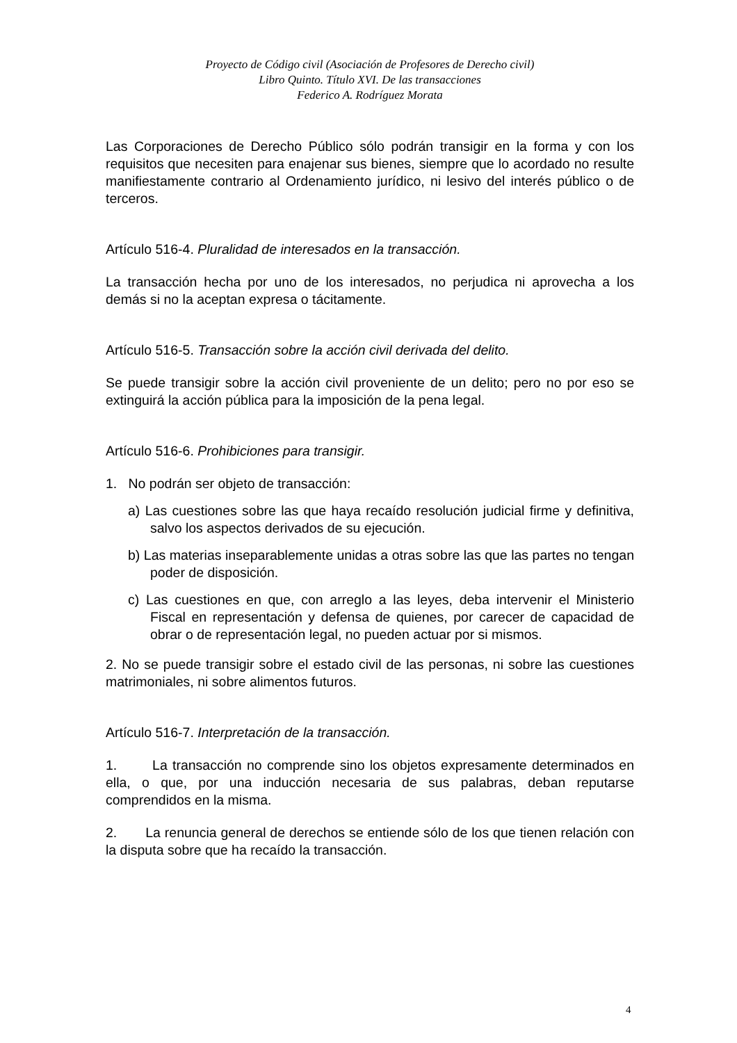Proyecto de Código civil (Asociación de Profesores de Derecho civil)
Libro Quinto. Título XVI. De las transacciones
Federico A. Rodríguez Morata
Las Corporaciones de Derecho Público sólo podrán transigir en la forma y con los requisitos que necesiten para enajenar sus bienes, siempre que lo acordado no resulte manifiestamente contrario al Ordenamiento jurídico, ni lesivo del interés público o de terceros.
Artículo 516-4. Pluralidad de interesados en la transacción.
La transacción hecha por uno de los interesados, no perjudica ni aprovecha a los demás si no la aceptan expresa o tácitamente.
Artículo 516-5. Transacción sobre la acción civil derivada del delito.
Se puede transigir sobre la acción civil proveniente de un delito; pero no por eso se extinguirá la acción pública para la imposición de la pena legal.
Artículo 516-6. Prohibiciones para transigir.
1. No podrán ser objeto de transacción:
a) Las cuestiones sobre las que haya recaído resolución judicial firme y definitiva, salvo los aspectos derivados de su ejecución.
b) Las materias inseparablemente unidas a otras sobre las que las partes no tengan poder de disposición.
c) Las cuestiones en que, con arreglo a las leyes, deba intervenir el Ministerio Fiscal en representación y defensa de quienes, por carecer de capacidad de obrar o de representación legal, no pueden actuar por si mismos.
2. No se puede transigir sobre el estado civil de las personas, ni sobre las cuestiones matrimoniales, ni sobre alimentos futuros.
Artículo 516-7. Interpretación de la transacción.
1. La transacción no comprende sino los objetos expresamente determinados en ella, o que, por una inducción necesaria de sus palabras, deban reputarse comprendidos en la misma.
2. La renuncia general de derechos se entiende sólo de los que tienen relación con la disputa sobre que ha recaído la transacción.
4